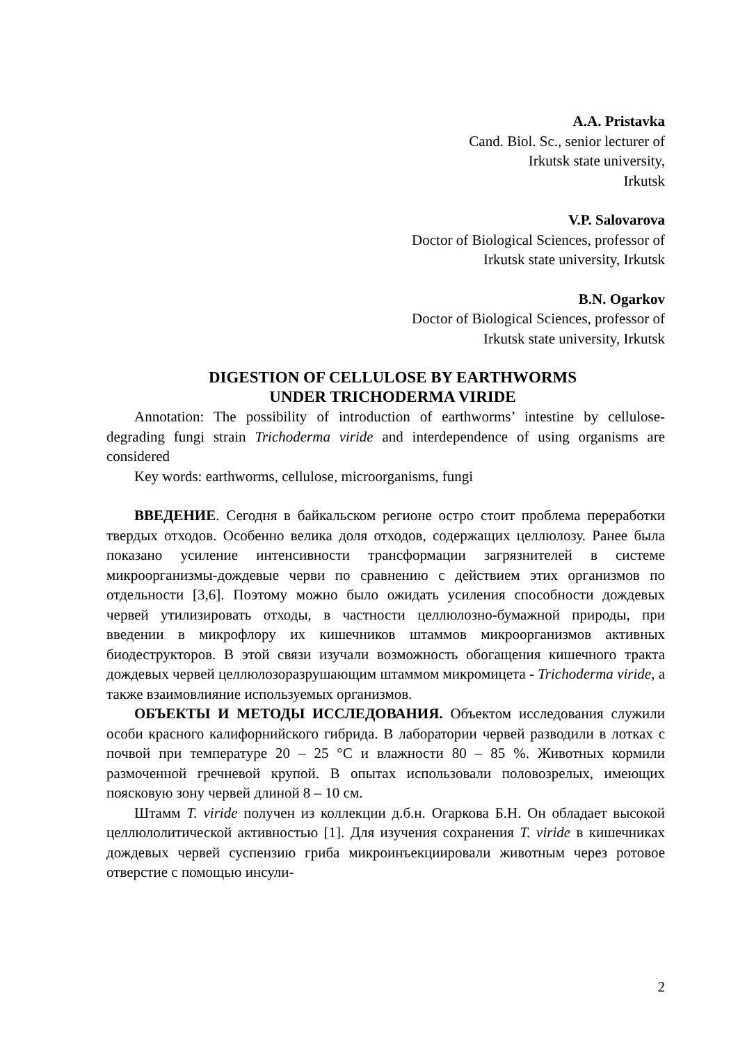A.A. Pristavka
Cand. Biol. Sc., senior lecturer of
Irkutsk state university,
Irkutsk
V.P. Salovarova
Doctor of Biological Sciences, professor of
Irkutsk state university, Irkutsk
B.N. Ogarkov
Doctor of Biological Sciences, professor of
Irkutsk state university, Irkutsk
DIGESTION OF CELLULOSE BY EARTHWORMS
UNDER TRICHODERMA VIRIDE
Annotation: The possibility of introduction of earthworms’ intestine by cellulose-degrading fungi strain Trichoderma viride and interdependence of using organisms are considered
Key words: earthworms, cellulose, microorganisms, fungi
ВВЕДЕНИЕ. Сегодня в байкальском регионе остро стоит проблема переработки твердых отходов. Особенно велика доля отходов, содержащих целлюлозу. Ранее была показано усиление интенсивности трансформации загрязнителей в системе микроорганизмы-дождевые черви по сравнению с действием этих организмов по отдельности [3,6]. Поэтому можно было ожидать усиления способности дождевых червей утилизировать отходы, в частности целлюлозно-бумажной природы, при введении в микрофлору их кишечников штаммов микроорганизмов активных биодеструкторов. В этой связи изучали возможность обогащения кишечного тракта дождевых червей целлюлозоразрушающим штаммом микромицета - Trichoderma viride, а также взаимовлияние используемых организмов.
ОБЪЕКТЫ И МЕТОДЫ ИССЛЕДОВАНИЯ. Объектом исследования служили особи красного калифорнийского гибрида. В лаборатории червей разводили в лотках с почвой при температуре 20 – 25 °С и влажности 80 – 85 %. Животных кормили размоченной гречневой крупой. В опытах использовали половозрелых, имеющих поясковую зону червей длиной 8 – 10 см.
Штамм T. viride получен из коллекции д.б.н. Огаркова Б.Н. Он обладает высокой целлюлолитической активностью [1]. Для изучения сохранения T. viride в кишечниках дождевых червей суспензию гриба микроинъекциировали животным через ротовое отверстие с помощью инсули-
2